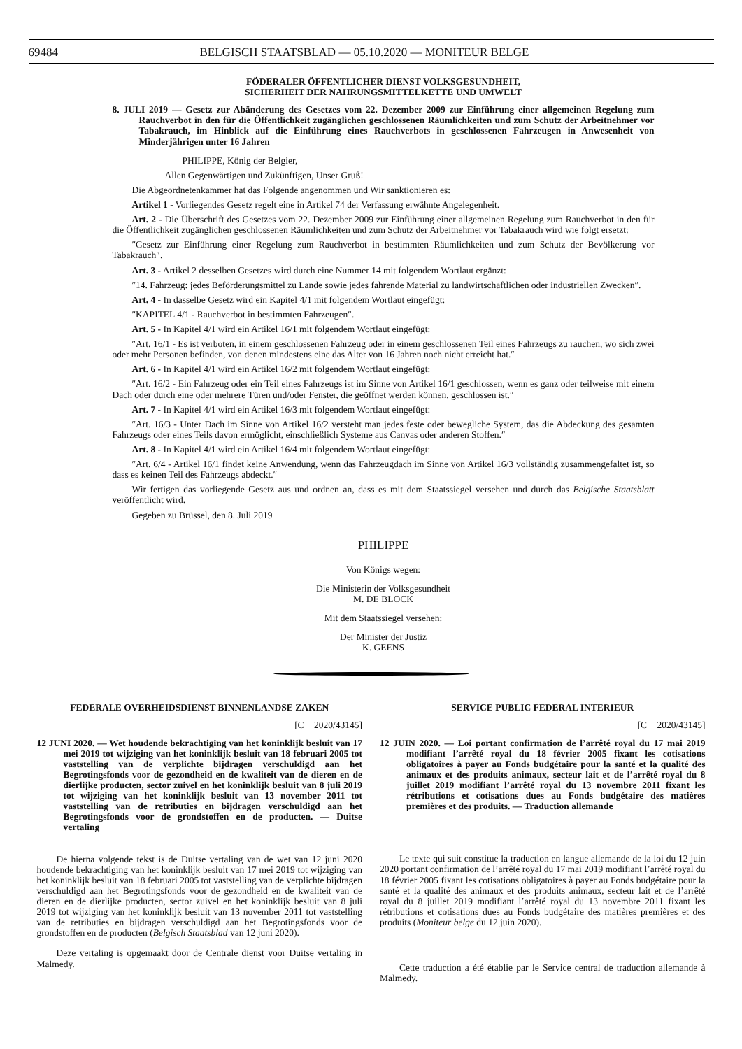69484 BELGISCH STAATSBLAD — 05.10.2020 — MONITEUR BELGE
FÖDERALER ÖFFENTLICHER DIENST VOLKSGESUNDHEIT,
SICHERHEIT DER NAHRUNGSMITTELKETTE UND UMWELT
8. JULI 2019 — Gesetz zur Abänderung des Gesetzes vom 22. Dezember 2009 zur Einführung einer allgemeinen Regelung zum Rauchverbot in den für die Öffentlichkeit zugänglichen geschlossenen Räumlichkeiten und zum Schutz der Arbeitnehmer vor Tabakrauch, im Hinblick auf die Einführung eines Rauchverbots in geschlossenen Fahrzeugen in Anwesenheit von Minderjährigen unter 16 Jahren
PHILIPPE, König der Belgier,
Allen Gegenwärtigen und Zukünftigen, Unser Gruß!
Die Abgeordnetenkammer hat das Folgende angenommen und Wir sanktionieren es:
Artikel 1 - Vorliegendes Gesetz regelt eine in Artikel 74 der Verfassung erwähnte Angelegenheit.
Art. 2 - Die Überschrift des Gesetzes vom 22. Dezember 2009 zur Einführung einer allgemeinen Regelung zum Rauchverbot in den für die Öffentlichkeit zugänglichen geschlossenen Räumlichkeiten und zum Schutz der Arbeitnehmer vor Tabakrauch wird wie folgt ersetzt:
″Gesetz zur Einführung einer Regelung zum Rauchverbot in bestimmten Räumlichkeiten und zum Schutz der Bevölkerung vor Tabakrauch″.
Art. 3 - Artikel 2 desselben Gesetzes wird durch eine Nummer 14 mit folgendem Wortlaut ergänzt:
″14. Fahrzeug: jedes Beförderungsmittel zu Lande sowie jedes fahrende Material zu landwirtschaftlichen oder industriellen Zwecken″.
Art. 4 - In dasselbe Gesetz wird ein Kapitel 4/1 mit folgendem Wortlaut eingefügt:
″KAPITEL 4/1 - Rauchverbot in bestimmten Fahrzeugen″.
Art. 5 - In Kapitel 4/1 wird ein Artikel 16/1 mit folgendem Wortlaut eingefügt:
″Art. 16/1 - Es ist verboten, in einem geschlossenen Fahrzeug oder in einem geschlossenen Teil eines Fahrzeugs zu rauchen, wo sich zwei oder mehr Personen befinden, von denen mindestens eine das Alter von 16 Jahren noch nicht erreicht hat.″
Art. 6 - In Kapitel 4/1 wird ein Artikel 16/2 mit folgendem Wortlaut eingefügt:
″Art. 16/2 - Ein Fahrzeug oder ein Teil eines Fahrzeugs ist im Sinne von Artikel 16/1 geschlossen, wenn es ganz oder teilweise mit einem Dach oder durch eine oder mehrere Türen und/oder Fenster, die geöffnet werden können, geschlossen ist.″
Art. 7 - In Kapitel 4/1 wird ein Artikel 16/3 mit folgendem Wortlaut eingefügt:
″Art. 16/3 - Unter Dach im Sinne von Artikel 16/2 versteht man jedes feste oder bewegliche System, das die Abdeckung des gesamten Fahrzeugs oder eines Teils davon ermöglicht, einschließlich Systeme aus Canvas oder anderen Stoffen.″
Art. 8 - In Kapitel 4/1 wird ein Artikel 16/4 mit folgendem Wortlaut eingefügt:
″Art. 6/4 - Artikel 16/1 findet keine Anwendung, wenn das Fahrzeugdach im Sinne von Artikel 16/3 vollständig zusammengefaltet ist, so dass es keinen Teil des Fahrzeugs abdeckt.″
Wir fertigen das vorliegende Gesetz aus und ordnen an, dass es mit dem Staatssiegel versehen und durch das Belgische Staatsblatt veröffentlicht wird.
Gegeben zu Brüssel, den 8. Juli 2019
PHILIPPE
Von Königs wegen:
Die Ministerin der Volksgesundheit
M. DE BLOCK
Mit dem Staatssiegel versehen:
Der Minister der Justiz
K. GEENS
FEDERALE OVERHEIDSDIENST BINNENLANDSE ZAKEN
[C − 2020/43145]
12 JUNI 2020. — Wet houdende bekrachtiging van het koninklijk besluit van 17 mei 2019 tot wijziging van het koninklijk besluit van 18 februari 2005 tot vaststelling van de verplichte bijdragen verschuldigd aan het Begrotingsfonds voor de gezondheid en de kwaliteit van de dieren en de dierlijke producten, sector zuivel en het koninklijk besluit van 8 juli 2019 tot wijziging van het koninklijk besluit van 13 november 2011 tot vaststelling van de retributies en bijdragen verschuldigd aan het Begrotingsfonds voor de grondstoffen en de producten. — Duitse vertaling
De hierna volgende tekst is de Duitse vertaling van de wet van 12 juni 2020 houdende bekrachtiging van het koninklijk besluit van 17 mei 2019 tot wijziging van het koninklijk besluit van 18 februari 2005 tot vaststelling van de verplichte bijdragen verschuldigd aan het Begrotingsfonds voor de gezondheid en de kwaliteit van de dieren en de dierlijke producten, sector zuivel en het koninklijk besluit van 8 juli 2019 tot wijziging van het koninklijk besluit van 13 november 2011 tot vaststelling van de retributies en bijdragen verschuldigd aan het Begrotingsfonds voor de grondstoffen en de producten (Belgisch Staatsblad van 12 juni 2020).
Deze vertaling is opgemaakt door de Centrale dienst voor Duitse vertaling in Malmedy.
SERVICE PUBLIC FEDERAL INTERIEUR
[C − 2020/43145]
12 JUIN 2020. — Loi portant confirmation de l’arrêté royal du 17 mai 2019 modifiant l’arrêté royal du 18 février 2005 fixant les cotisations obligatoires à payer au Fonds budgétaire pour la santé et la qualité des animaux et des produits animaux, secteur lait et de l’arrêté royal du 8 juillet 2019 modifiant l’arrêté royal du 13 novembre 2011 fixant les rétributions et cotisations dues au Fonds budgétaire des matières premières et des produits. — Traduction allemande
Le texte qui suit constitue la traduction en langue allemande de la loi du 12 juin 2020 portant confirmation de l’arrêté royal du 17 mai 2019 modifiant l’arrêté royal du 18 février 2005 fixant les cotisations obligatoires à payer au Fonds budgétaire pour la santé et la qualité des animaux et des produits animaux, secteur lait et de l’arrêté royal du 8 juillet 2019 modifiant l’arrêté royal du 13 novembre 2011 fixant les rétributions et cotisations dues au Fonds budgétaire des matières premières et des produits (Moniteur belge du 12 juin 2020).
Cette traduction a été établie par le Service central de traduction allemande à Malmedy.